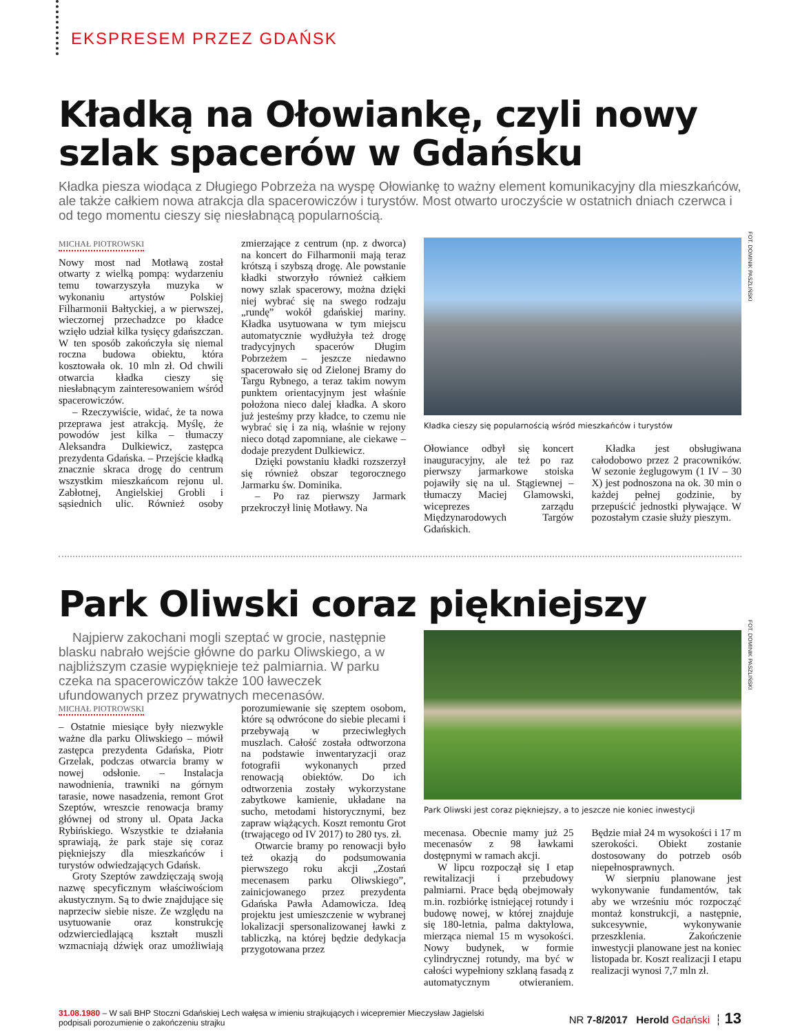EKSPRESEM PRZEZ GDAŃSK
Kładką na Ołowiankę, czyli nowy szlak spacerów w Gdańsku
Kładka piesza wiodąca z Długiego Pobrzeża na wyspę Ołowiankę to ważny element komunikacyjny dla mieszkańców, ale także całkiem nowa atrakcja dla spacerowiczów i turystów. Most otwarto uroczyście w ostatnich dniach czerwca i od tego momentu cieszy się niesłabnącą popularnością.
MICHAŁ PIOTROWSKI
Nowy most nad Motławą został otwarty z wielką pompą: wydarzeniu temu towarzyszyła muzyka w wykonaniu artystów Polskiej Filharmonii Bałtyckiej, a w pierwszej, wieczornej przechadzce po kładce wzięło udział kilka tysięcy gdańszczan. W ten sposób zakończyła się niemal roczna budowa obiektu, która kosztowała ok. 10 mln zł. Od chwili otwarcia kładka cieszy się niesłabnącym zainteresowaniem wśród spacerowiczów.
– Rzeczywiście, widać, że ta nowa przeprawa jest atrakcją. Myślę, że powodów jest kilka – tłumaczy Aleksandra Dulkiewicz, zastępca prezydenta Gdańska. – Przejście kładką znacznie skraca drogę do centrum wszystkim mieszkańcom rejonu ul. Zabłotnej, Angielskiej Grobli i sąsiednich ulic. Również osoby zmierzające z centrum (np. z dworca) na koncert do Filharmonii mają teraz krótszą i szybszą drogę. Ale powstanie kładki stworzyło również całkiem nowy szlak spacerowy, można dzięki niej wybrać się na swego rodzaju „rundę” wokół gdańskiej mariny. Kładka usytuowana w tym miejscu automatycznie wydłużyła też drogę tradycyjnych spacerów Długim Pobrzeżem – jeszcze niedawno spacerowało się od Zielonej Bramy do Targu Rybnego, a teraz takim nowym punktem orientacyjnym jest właśnie położona nieco dalej kładka. A skoro już jesteśmy przy kładce, to czemu nie wybrać się i za nią, właśnie w rejony nieco dotąd zapomniane, ale ciekawe – dodaje prezydent Dulkiewicz.
Dzięki powstaniu kładki rozszerzył się również obszar tegorocznego Jarmarku św. Dominika.
– Po raz pierwszy Jarmark przekroczył linię Motławy. Na
FOT. DOMINIK PASZLIŃSKI
Kładka cieszy się popularnością wśród mieszkańców i turystów
Ołowiance odbył się koncert inauguracyjny, ale też po raz pierwszy jarmarkowe stoiska pojawiły się na ul. Stągiewnej – tłumaczy Maciej Glamowski, wiceprezes zarządu Międzynarodowych Targów Gdańskich.
Kładka jest obsługiwana całodobowo przez 2 pracowników. W sezonie żeglugowym (1 IV – 30 X) jest podnoszona na ok. 30 min o każdej pełnej godzinie, by przepuścić jednostki pływające. W pozostałym czasie służy pieszym.
Park Oliwski coraz piękniejszy
Najpierw zakochani mogli szeptać w grocie, następnie blasku nabrało wejście główne do parku Oliwskiego, a w najbliższym czasie wypięknieje też palmiarnia. W parku czeka na spacerowiczów także 100 ławeczek ufundowanych przez prywatnych mecenasów.
MICHAŁ PIOTROWSKI
– Ostatnie miesiące były niezwykle ważne dla parku Oliwskiego – mówił zastępca prezydenta Gdańska, Piotr Grzelak, podczas otwarcia bramy w nowej odsłonie. – Instalacja nawodnienia, trawniki na górnym tarasie, nowe nasadzenia, remont Grot Szeptów, wreszcie renowacja bramy głównej od strony ul. Opata Jacka Rybińskiego. Wszystkie te działania sprawiają, że park staje się coraz piękniejszy dla mieszkańców i turystów odwiedzających Gdańsk.
Groty Szeptów zawdzięczają swoją nazwę specyficznym właściwościom akustycznym. Są to dwie znajdujące się naprzeciw siebie nisze. Ze względu na usytuowanie oraz konstrukcję odzwierciedlającą kształt muszli wzmacniają dźwięk oraz umożliwiają porozumiewanie się szeptem osobom, które są odwrócone do siebie plecami i przebywają w przeciwległych muszlach. Całość została odtworzona na podstawie inwentaryzacji oraz fotografii wykonanych przed renowacją obiektów. Do ich odtworzenia zostały wykorzystane zabytkowe kamienie, układane na sucho, metodami historycznymi, bez zapraw wiążących. Koszt remontu Grot (trwającego od IV 2017) to 280 tys. zł.
Otwarcie bramy po renowacji było też okazją do podsumowania pierwszego roku akcji „Zostań mecenasem parku Oliwskiego”, zainicjowanego przez prezydenta Gdańska Pawła Adamowicza. Ideą projektu jest umieszczenie w wybranej lokalizacji spersonalizowanej ławki z tabliczką, na której będzie dedykacja przygotowana przez
FOT. DOMINIK PASZLIŃSKI
Park Oliwski jest coraz piękniejszy, a to jeszcze nie koniec inwestycji
mecenasa. Obecnie mamy już 25 mecenasów z 98 ławkami dostępnymi w ramach akcji.
W lipcu rozpoczął się I etap rewitalizacji i przebudowy palmiarni. Prace będą obejmowały m.in. rozbiórkę istniejącej rotundy i budowę nowej, w której znajduje się 180-letnia, palma daktylowa, mierząca niemal 15 m wysokości. Nowy budynek, w formie cylindrycznej rotundy, ma być w całości wypełniony szklaną fasadą z automatycznym otwieraniem. Będzie miał 24 m wysokości i 17 m szerokości. Obiekt zostanie dostosowany do potrzeb osób niepełnosprawnych.
W sierpniu planowane jest wykonywanie fundamentów, tak aby we wrześniu móc rozpocząć montaż konstrukcji, a następnie, sukcesywnie, wykonywanie przeszklenia. Zakończenie inwestycji planowane jest na koniec listopada br. Koszt realizacji I etapu realizacji wynosi 7,7 mln zł.
31.08.1980 – W sali BHP Stoczni Gdańskiej Lech wałęsa w imieniu strajkujących i wicepremier Mieczysław Jagielski
podpisali porozumienie o zakończeniu strajku
NR 7-8/2017 Herold Gdański ┆ 13